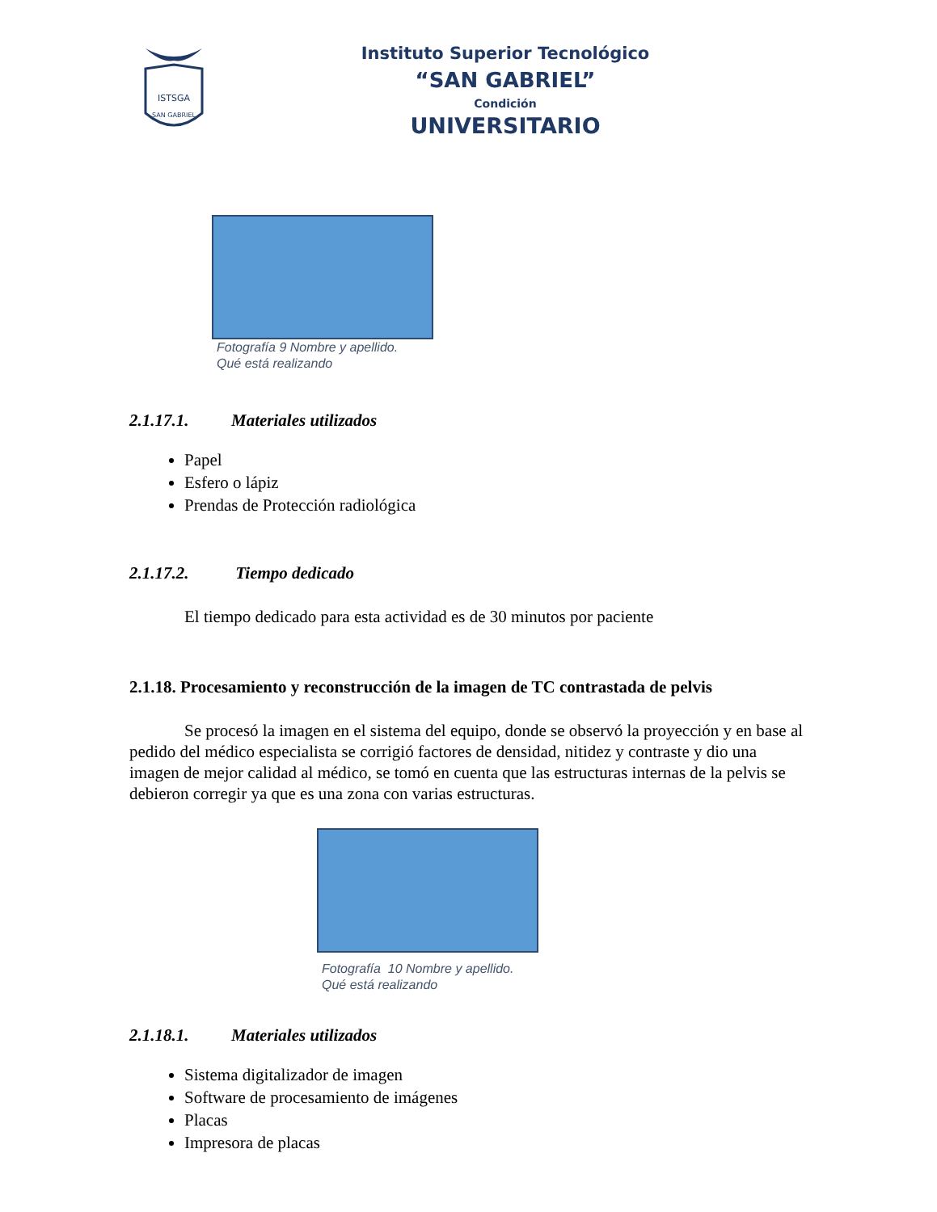ISTSGA
SAN GABRIEL
Instituto Superior Tecnológico
“SAN GABRIEL”
Condición
UNIVERSITARIO
Fotografía 9 Nombre y apellido.
Qué está realizando
2.1.17.1. Materiales utilizados
Papel
Esfero o lápiz
Prendas de Protección radiológica
2.1.17.2. Tiempo dedicado
El tiempo dedicado para esta actividad es de 30 minutos por paciente
2.1.18. Procesamiento y reconstrucción de la imagen de TC contrastada de pelvis
Se procesó la imagen en el sistema del equipo, donde se observó la proyección y en base al pedido del médico especialista se corrigió factores de densidad, nitidez y contraste y dio una imagen de mejor calidad al médico, se tomó en cuenta que las estructuras internas de la pelvis se debieron corregir ya que es una zona con varias estructuras.
Fotografía 10 Nombre y apellido.
Qué está realizando
2.1.18.1. Materiales utilizados
Sistema digitalizador de imagen
Software de procesamiento de imágenes
Placas
Impresora de placas